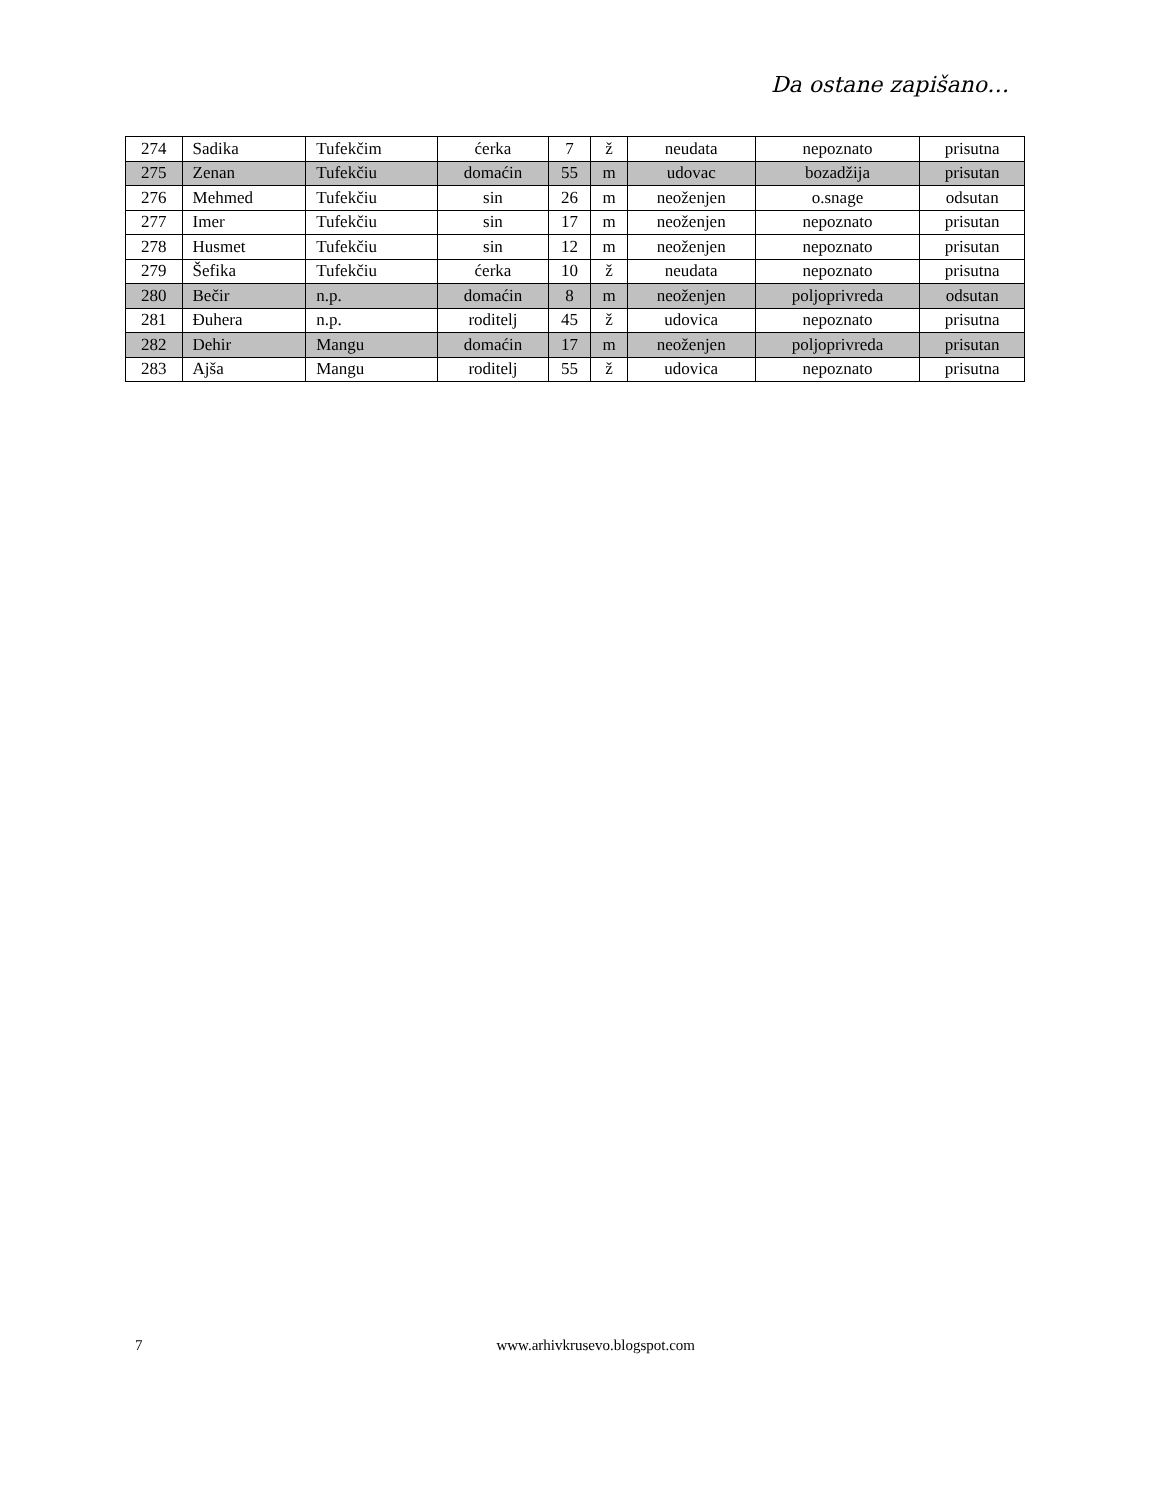Da ostane zapišano…
| 274 | Sadika | Tufekčim | ćerka | 7 | ž | neudata | nepoznato | prisutna |
| 275 | Zenan | Tufekčiu | domaćin | 55 | m | udovac | bozadžija | prisutan |
| 276 | Mehmed | Tufekčiu | sin | 26 | m | neoženjen | o.snage | odsutan |
| 277 | Imer | Tufekčiu | sin | 17 | m | neoženjen | nepoznato | prisutan |
| 278 | Husmet | Tufekčiu | sin | 12 | m | neoženjen | nepoznato | prisutan |
| 279 | Šefika | Tufekčiu | ćerka | 10 | ž | neudata | nepoznato | prisutna |
| 280 | Bečir | n.p. | domaćin | 8 | m | neoženjen | poljoprivreda | odsutan |
| 281 | Đuhera | n.p. | roditelj | 45 | ž | udovica | nepoznato | prisutna |
| 282 | Dehir | Mangu | domaćin | 17 | m | neoženjen | poljoprivreda | prisutan |
| 283 | Ajša | Mangu | roditelj | 55 | ž | udovica | nepoznato | prisutna |
7 www.arhivkrusevo.blogspot.com